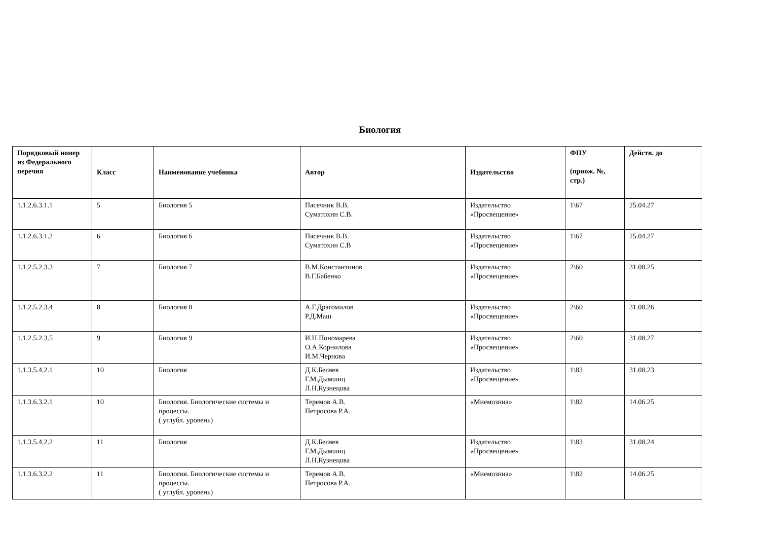Биология
| Порядковый номер из Федерального перечня | Класс | Наименование учебника | Автор | Издательство | ФПУ (приож. №, стр.) | Действ. до |
| --- | --- | --- | --- | --- | --- | --- |
| 1.1.2.6.3.1.1 | 5 | Биология 5 | Пасечник В.В. Суматохин С.В. | Издательство «Просвещение» | 1\67 | 25.04.27 |
| 1.1.2.6.3.1.2 | 6 | Биология 6 | Пасечник В.В. Суматохин С.В | Издательство «Просвещение» | 1\67 | 25.04.27 |
| 1.1.2.5.2.3.3 | 7 | Биология 7 | В.М.Константинов В.Г.Бабенко | Издательство «Просвещение» | 2\60 | 31.08.25 |
| 1.1.2.5.2.3.4 | 8 | Биология 8 | А.Г.Драгомилов Р.Д.Маш | Издательство «Просвещение» | 2\60 | 31.08.26 |
| 1.1.2.5.2.3.5 | 9 | Биология 9 | И.Н.Пономарева О.А.Корнилова И.М.Чернова | Издательство «Просвещение» | 2\60 | 31.08.27 |
| 1.1.3.5.4.2.1 | 10 | Биология | Д.К.Беляев Г.М.Дымшиц Л.Н.Кузнецова | Издательство «Просвещение» | 1\83 | 31.08.23 |
| 1.1.3.6.3.2.1 | 10 | Биология. Биологические системы и процессы. ( углубл. уровень) | Теремов А.В. Петросова Р.А. | «Мнемозина» | 1\82 | 14.06.25 |
| 1.1.3.5.4.2.2 | 11 | Биология | Д.К.Беляев Г.М.Дымшиц Л.Н.Кузнецова | Издательство «Просвещение» | 1\83 | 31.08.24 |
| 1.1.3.6.3.2.2 | 11 | Биология. Биологические системы и процессы. ( углубл. уровень) | Теремов А.В. Петросова Р.А. | «Мнемозина» | 1\82 | 14.06.25 |